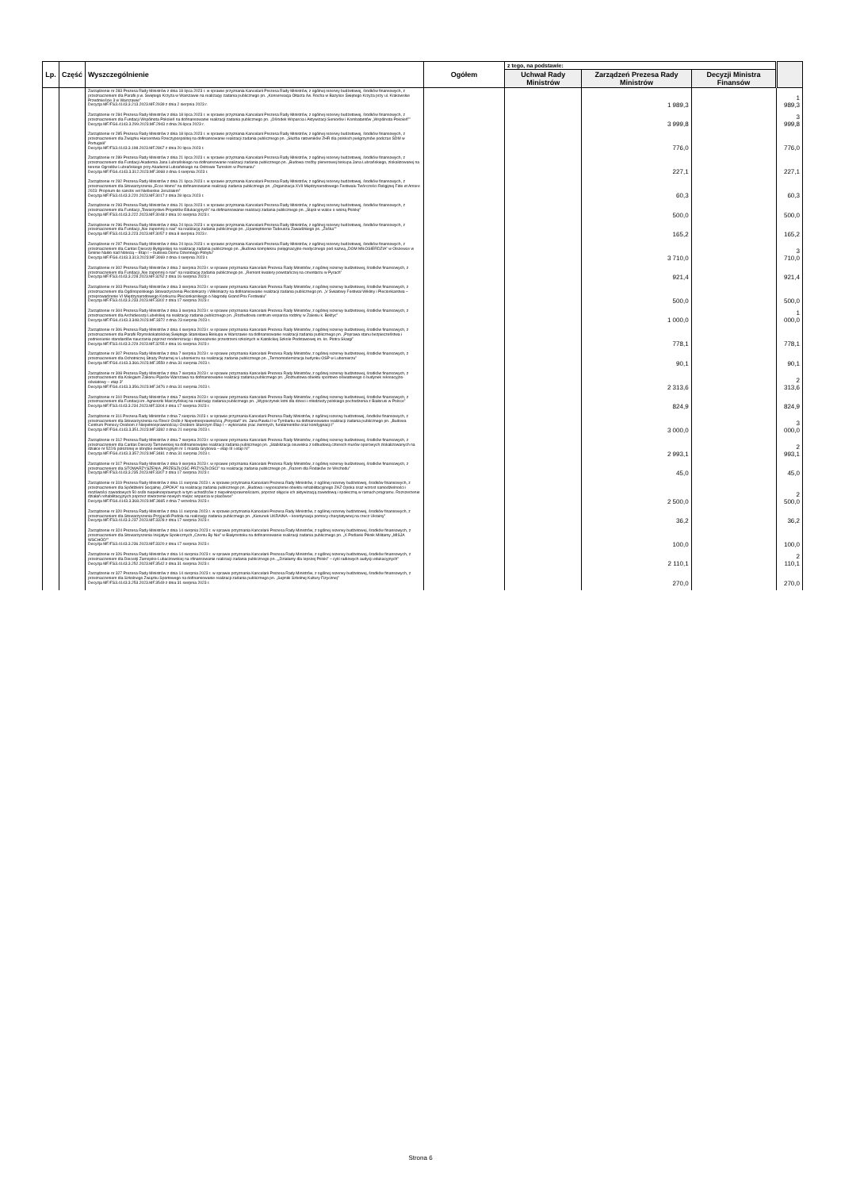| Lp. | Część | Wyszczególnienie | Ogółem | z tego, na podstawie: | | | |
| --- | --- | --- | --- | --- | --- | --- | --- |
| | | | | Uchwał Rady Ministrów | Zarządzeń Prezesa Rady Ministrów | Decyzji Ministra Finansów | |
| | | Zarządzenie nr 283 Prezesa Rady Ministrów z dnia 18 lipca 2023 r. w sprawie przyznania Kancelarii Prezesa Rady Ministrów, z ogólnej rezerwy budżetowej, środków finansowych, z przeznaczeniem dla Parafii p.w. Świętego Krzyża w Warszawie na realizację zadania publicznego pn. „Konserwacja Ołtarza św. Rocha w Bazylice Świętego Krzyża przy ul. Krakowskie Przedmieście 3 w Warszawie” Decyzja MF/FS3.4143.3.213.2023.MF.2939 z dnia 2 sierpnia 2023 r. | | | 1 989,3 | | 1 989,3 |
| | | Zarządzenie nr 284 Prezesa Rady Ministrów z dnia 18 lipca 2023 r. w sprawie przyznania Kancelarii Prezesa Rady Ministrów, z ogólnej rezerwy budżetowej, środków finansowych, z przeznaczeniem dla Fundacji Wspólnota Pokoleń na dofinansowanie realizacji zadania publicznego pn. „Ośrodek Wsparcia i Aktywizacji Seniorów i Kombatantów „Wspólnota Pokoleń”” Decyzja MF/FG6.4143.3.299.2023.MF.2943 z dnia 26 lipca 2023 r. | | | 3 999,8 | | 3 999,8 |
| | | Zarządzenie nr 285 Prezesa Rady Ministrów z dnia 18 lipca 2023 r. w sprawie przyznania Kancelarii Prezesa Rady Ministrów, z ogólnej rezerwy budżetowej, środków finansowych, z przeznaczeniem dla Związku Harcerstwa Rzeczypospolitej na dofinansowanie realizacji zadania publicznego pn. „Służba ratowników ZHR dla polskich pielgrzymów podczas ŚDM w Portugalii” Decyzja MF/FS3.4143.3.198.2023.MF.2867 z dnia 20 lipca 2023 r. | | | 776,0 | | 776,0 |
| | | Zarządzenie nr 289 Prezesa Rady Ministrów z dnia 21 lipca 2023 r. w sprawie przyznania Kancelarii Prezesa Rady Ministrów, z ogólnej rezerwy budżetowej, środków finansowych, z przeznaczeniem dla Fundacji Akademia Jana Lubrańskiego na dofinansowanie realizacji zadania publicznego pn. „Budowa rzeźby plenerowej biskupa Jana Lubrańskiego, zlokalizowanej na terenie Ogrodów Lubrańskiego przy Akademii Lubrańskiego na Ostrowie Tumskim w Poznaniu” Decyzja MF/FG6.4143.3.312.2023.MF.3068 z dnia 4 sierpnia 2023 r. | | | 227,1 | | 227,1 |
| | | Zarządzenie nr 292 Prezesa Rady Ministrów z dnia 21 lipca 2023 r. w sprawie przyznania Kancelarii Prezesa Rady Ministrów, z ogólnej rezerwy budżetowej, środków finansowych, z przeznaczeniem dla Stowarzyszenia „Ecce Homo” na dofinansowanie realizacji zadania publicznego pn. „Organizacja XVII Międzynarodowego Festiwalu Twórczości Religijnej Fide et Amore 2023: Proprium de sanctis vel Niebieskie Jeruzalem” Decyzja MF/FS3.4143.3.220.2023.MF.3017 z dnia 28 lipca 2023 r. | | | 60,3 | | 60,3 |
| | | Zarządzenie nr 293 Prezesa Rady Ministrów z dnia 21 lipca 2023 r. w sprawie przyznania Kancelarii Prezesa Rady Ministrów, z ogólnej rezerwy budżetowej, środków finansowych, z przeznaczeniem dla Fundacji „Towarzystwo Projektów Edukacyjnych” na dofinansowanie realizacji zadania publicznego pn. „Śląsk w walce o wolną Polskę” Decyzja MF/FS3.4143.3.222.2023.MF.3048 z dnia 10 sierpnia 2023 r. | | | 500,0 | | 500,0 |
| | | Zarządzenie nr 296 Prezesa Rady Ministrów z dnia 24 lipca 2023 r. w sprawie przyznania Kancelarii Prezesa Rady Ministrów, z ogólnej rezerwy budżetowej, środków finansowych, z przeznaczeniem dla Fundacji „Nie zapomnij o nas” na realizację zadania publicznego pn. „Upamiętnienie Tadeusza Zawadzkiego ps. „Zośka”” Decyzja MF/FS3.4143.3.223.2023.MF.3057 z dnia 8 sierpnia 2023 r. | | | 165,2 | | 165,2 |
| | | Zarządzenie nr 297 Prezesa Rady Ministrów z dnia 24 lipca 2023 r. w sprawie przyznania Kancelarii Prezesa Rady Ministrów, z ogólnej rezerwy budżetowej, środków finansowych, z przeznaczeniem dla Caritas Diecezji Bydgoskiej na realizację zadania publicznego pn. „Budowa kompleksu pielęgnacyjno-medycznego pod nazwą „DOM MIŁOSIERDZIA” w Olszewce w Gminie Nakło nad Notecią – Etap I – budowa Domu Dziennego Pobytu” Decyzja MF/FG6.4143.3.313.2023.MF.3069 z dnia 4 sierpnia 2023 r. | | | 3 710,0 | | 3 710,0 |
| | | Zarządzenie nr 302 Prezesa Rady Ministrów z dnia 2 sierpnia 2023 r. w sprawie przyznania Kancelarii Prezesa Rady Ministrów, z ogólnej rezerwy budżetowej, środków finansowych, z przeznaczeniem dla Fundacji „Nie zapomnij o nas” na realizację zadania publicznego pn. „Remont kwatery powstańczej na cmentarzu w Pyrach” Decyzja MF/FS3.4143.3.228.2023.MF.3252 z dnia 16 sierpnia 2023 r. | | | 921,4 | | 921,4 |
| | | Zarządzenie nr 303 Prezesa Rady Ministrów z dnia 3 sierpnia 2023 r. w sprawie przyznania Kancelarii Prezesa Rady Ministrów, z ogólnej rezerwy budżetowej, środków finansowych, z przeznaczeniem dla Ogólnopolskiego Stowarzyszenia Plecionkarzy i Wikliniarzy na dofinansowanie realizacji zadania publicznego pn. „V Światowy Festiwal Wikliny i Plecionkarstwa – przeprowadzenie VI Międzynarodowego Konkursu Plecionkarskiego o Nagrodę Grand Prix Festiwalu” Decyzja MF/FS3.4143.3.233.2023.MF.3302 z dnia 17 sierpnia 2023 r. | | | 500,0 | | 500,0 |
| | | Zarządzenie nr 304 Prezesa Rady Ministrów z dnia 3 sierpnia 2023 r. w sprawie przyznania Kancelarii Prezesa Rady Ministrów, z ogólnej rezerwy budżetowej, środków finansowych, z przeznaczeniem dla Archidiecezji Lubelskiej na realizację zadania publicznego pn. „Rozbudowa centrum wsparcia rodziny w Zalesiu k. Bełżyc” Decyzja MF/FG6.4143.3.348.2023.MF.3372 z dnia 23 sierpnia 2023 r. | | | 1 000,0 | | 1 000,0 |
| | | Zarządzenie nr 306 Prezesa Rady Ministrów z dnia 4 sierpnia 2023 r. w sprawie przyznania Kancelarii Prezesa Rady Ministrów, z ogólnej rezerwy budżetowej, środków finansowych, z przeznaczeniem dla Parafii Rzymskokatolickiej Świętego Stanisława Biskupa w Warszawie na dofinansowanie realizacji zadania publicznego pn. „Poprawa stanu bezpieczeństwa i podniesienie standardów nauczania poprzez modernizację i doposażenie przestrzeni szkolnych w Katolickiej Szkole Podstawowej im. ks. Piotra Skargi” Decyzja MF/FS3.4143.3.229.2023.MF.3255 z dnia 16 sierpnia 2023 r. | | | 778,1 | | 778,1 |
| | | Zarządzenie nr 307 Prezesa Rady Ministrów z dnia 7 sierpnia 2023 r. w sprawie przyznania Kancelarii Prezesa Rady Ministrów, z ogólnej rezerwy budżetowej, środków finansowych, z przeznaczeniem dla Ochotniczej Straży Pożarnej w Lubomierzu na realizację zadania publicznego pn. „Termomodernizacja budynku OSP w Lubomierzu” Decyzja MF/FG6.4143.3.366.2023.MF.3559 z dnia 31 sierpnia 2023 r. | | | 90,1 | | 90,1 |
| | | Zarządzenie nr 308 Prezesa Rady Ministrów z dnia 7 sierpnia 2023 r. w sprawie przyznania Kancelarii Prezesa Rady Ministrów, z ogólnej rezerwy budżetowej, środków finansowych, z przeznaczeniem dla Kolegium Zakonu Pijarów Warszawa na dofinansowanie realizacji zadania publicznego pn. „Rozbudowa obiektu sportowo-oświatowego o budynek rekreacyjno-oświatowy – etap 3” Decyzja MF/FG6.4143.3.356.2023.MF.3476 z dnia 31 sierpnia 2023 r. | | | 2 313,6 | | 2 313,6 |
| | | Zarządzenie nr 310 Prezesa Rady Ministrów z dnia 7 sierpnia 2023 r. w sprawie przyznania Kancelarii Prezesa Rady Ministrów, z ogólnej rezerwy budżetowej, środków finansowych, z przeznaczeniem dla Fundacji im. Agnieszki Marczyńskiej na realizację zadania publicznego pn. „Wypoczynek letni dla dzieci i młodzieży polskiego pochodzenia z Białorusi w Polsce” Decyzja MF/FS3.4143.3.234.2023.MF.3304 z dnia 17 sierpnia 2023 r. | | | 824,9 | | 824,9 |
| | | Zarządzenie nr 311 Prezesa Rady Ministrów z dnia 7 sierpnia 2023 r. w sprawie przyznania Kancelarii Prezesa Rady Ministrów, z ogólnej rezerwy budżetowej, środków finansowych, z przeznaczeniem dla Stowarzyszenia na Rzecz Osób z Niepełnosprawnością „Przystań” im. Jana Pawła II w Tymbarku na dofinansowanie realizacji zadania publicznego pn. „Budowa Centrum Pomocy Osobom z Niepełnosprawnością i Osobom Starszym Etap I – wykonanie prac ziemnych, fundamentów oraz kondygnacji I” Decyzja MF/FG6.4143.3.351.2023.MF.3392 z dnia 21 sierpnia 2023 r. | | | 3 000,0 | | 3 000,0 |
| | | Zarządzenie nr 312 Prezesa Rady Ministrów z dnia 7 sierpnia 2023 r. w sprawie przyznania Kancelarii Prezesa Rady Ministrów, z ogólnej rezerwy budżetowej, środków finansowych, z przeznaczeniem dla Caritas Diecezji Tarnowskiej na dofinansowanie realizacji zadania publicznego pn. „Stabilizacja osuwiska z odbudową czterech murów oporowych zlokalizowanych na działce nr 522/6 położonej w obrębie ewidencyjnym nr 1 miasta Grybowa – etap III i etap IV” Decyzja MF/FG6.4143.3.357.2023.MF.3481 z dnia 31 sierpnia 2023 r. | | | 2 993,1 | | 2 993,1 |
| | | Zarządzenie nr 317 Prezesa Rady Ministrów z dnia 9 sierpnia 2023 r. w sprawie przyznania Kancelarii Prezesa Rady Ministrów, z ogólnej rezerwy budżetowej, środków finansowych, z przeznaczeniem dla STOWARZYSZENIA „PRZESZŁOŚĆ-PRZYSZŁOŚCI” na realizację zadania publicznego pn. „Razem dla Rodaków ze Wschodu” Decyzja MF/FS3.4143.3.235.2023.MF.3307 z dnia 17 sierpnia 2023 r. | | | 45,0 | | 45,0 |
| | | Zarządzenie nr 319 Prezesa Rady Ministrów z dnia 11 sierpnia 2023 r. w sprawie przyznania Kancelarii Prezesa Rady Ministrów, z ogólnej rezerwy budżetowej, środków finansowych, z przeznaczeniem dla Spółdzielni Socjalnej „OPOKA” na realizację zadania publicznego pn. „Budowa i wyposażenie obiektu rehabilitacyjnego ZAZ Opoka oraz wzrost samodzielności i możliwości zawodowych 50 osób niepełnosprawnych w tym uchodźców z niepełnosprawnościami, poprzez objęcie ich aktywizacją zawodową i społeczną w ramach programu. Rozszerzenie działań rehabilitacyjnych poprzez stworzenie nowych miejsc wsparcia w placówce” Decyzja MF/FG6.4143.3.368.2023.MF.3665 z dnia 7 września 2023 r. | | | 2 500,0 | | 2 500,0 |
| | | Zarządzenie nr 320 Prezesa Rady Ministrów z dnia 11 sierpnia 2023 r. w sprawie przyznania Kancelarii Prezesa Rady Ministrów, z ogólnej rezerwy budżetowej, środków finansowych, z przeznaczeniem dla Stowarzyszenia Przyjaciół Podola na realizację zadania publicznego pn. „Kierunek UKRAINA – koordynacja pomocy charytatywnej na rzecz Ukrainy” Decyzja MF/FS3.4143.3.237.2023.MF.3328 z dnia 17 sierpnia 2023 r. | | | 36,2 | | 36,2 |
| | | Zarządzenie nr 324 Prezesa Rady Ministrów z dnia 14 sierpnia 2023 r. w sprawie przyznania Kancelarii Prezesa Rady Ministrów, z ogólnej rezerwy budżetowej, środków finansowych, z przeznaczeniem dla Stowarzyszenia Inicjatyw Społecznych „Czemu By Nie” w Białymstoku na dofinansowanie realizacji zadania publicznego pn. „X Podlaski Piknik Militarny „MISJA WSCHÓD”” Decyzja MF/FS3.4143.3.236.2023.MF.3320 z dnia 17 sierpnia 2023 r. | | | 100,0 | | 100,0 |
| | | Zarządzenie nr 326 Prezesa Rady Ministrów z dnia 14 sierpnia 2023 r. w sprawie przyznania Kancelarii Prezesa Rady Ministrów, z ogólnej rezerwy budżetowej, środków finansowych, z przeznaczeniem dla Diecezji Zamojsko-Lubaczowskiej na sfinansowanie realizacji zadania publicznego pn. „„Działamy dla lepszej Polski” – cykl radiowych audycji edukacyjnych” Decyzja MF/FS3.4143.3.252.2023.MF.3542 z dnia 31 sierpnia 2023 r. | | | 2 110,1 | | 2 110,1 |
| | | Zarządzenie nr 327 Prezesa Rady Ministrów z dnia 14 sierpnia 2023 r. w sprawie przyznania Kancelarii Prezesa Rady Ministrów, z ogólnej rezerwy budżetowej, środków finansowych, z przeznaczeniem dla Szkolnego Związku Sportowego na dofinansowanie realizacji zadania publicznego pn. „Sejmiki Szkolnej Kultury Fizycznej” Decyzja MF/FS3.4143.3.253.2023.MF.3549 z dnia 31 sierpnia 2023 r. | | | 270,0 | | 270,0 |
Strona 6